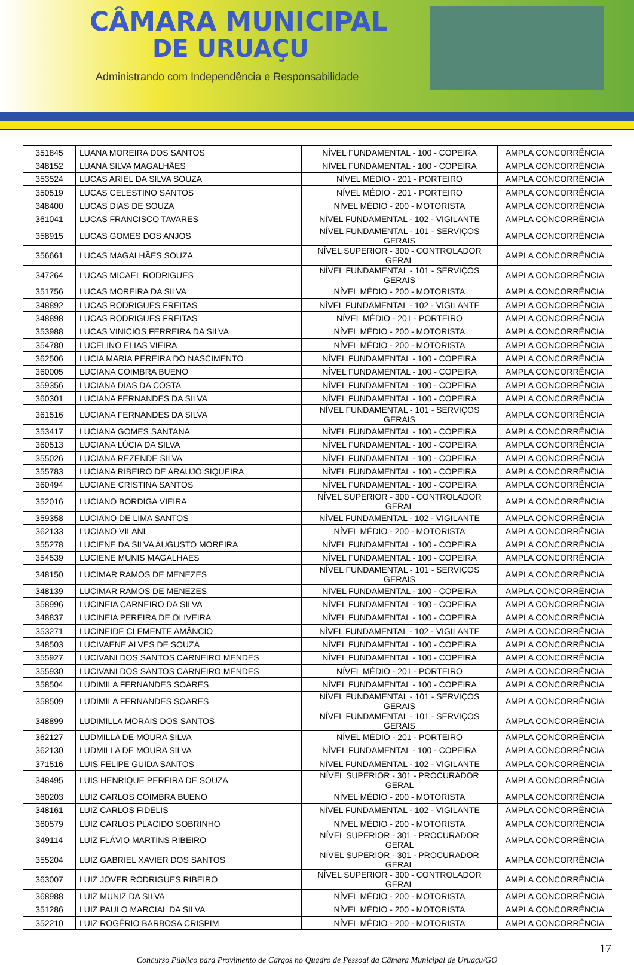CÂMARA MUNICIPAL
DE URUAÇU
Administrando com Independência e Responsabilidade
| 351845 | LUANA MOREIRA DOS SANTOS | NÍVEL FUNDAMENTAL - 100 - COPEIRA | AMPLA CONCORRÊNCIA |
| 348152 | LUANA SILVA MAGALHÃES | NÍVEL FUNDAMENTAL - 100 - COPEIRA | AMPLA CONCORRÊNCIA |
| 353524 | LUCAS ARIEL DA SILVA SOUZA | NÍVEL MÉDIO - 201 - PORTEIRO | AMPLA CONCORRÊNCIA |
| 350519 | LUCAS CELESTINO SANTOS | NÍVEL MÉDIO - 201 - PORTEIRO | AMPLA CONCORRÊNCIA |
| 348400 | LUCAS DIAS DE SOUZA | NÍVEL MÉDIO - 200 - MOTORISTA | AMPLA CONCORRÊNCIA |
| 361041 | LUCAS FRANCISCO TAVARES | NÍVEL FUNDAMENTAL - 102 - VIGILANTE | AMPLA CONCORRÊNCIA |
| 358915 | LUCAS GOMES DOS ANJOS | NÍVEL FUNDAMENTAL - 101 - SERVIÇOS GERAIS | AMPLA CONCORRÊNCIA |
| 356661 | LUCAS MAGALHÃES SOUZA | NÍVEL SUPERIOR - 300 - CONTROLADOR GERAL | AMPLA CONCORRÊNCIA |
| 347264 | LUCAS MICAEL RODRIGUES | NÍVEL FUNDAMENTAL - 101 - SERVIÇOS GERAIS | AMPLA CONCORRÊNCIA |
| 351756 | LUCAS MOREIRA DA SILVA | NÍVEL MÉDIO - 200 - MOTORISTA | AMPLA CONCORRÊNCIA |
| 348892 | LUCAS RODRIGUES FREITAS | NÍVEL FUNDAMENTAL - 102 - VIGILANTE | AMPLA CONCORRÊNCIA |
| 348898 | LUCAS RODRIGUES FREITAS | NÍVEL MÉDIO - 201 - PORTEIRO | AMPLA CONCORRÊNCIA |
| 353988 | LUCAS VINICIOS FERREIRA DA SILVA | NÍVEL MÉDIO - 200 - MOTORISTA | AMPLA CONCORRÊNCIA |
| 354780 | LUCELINO ELIAS VIEIRA | NÍVEL MÉDIO - 200 - MOTORISTA | AMPLA CONCORRÊNCIA |
| 362506 | LUCIA MARIA PEREIRA DO NASCIMENTO | NÍVEL FUNDAMENTAL - 100 - COPEIRA | AMPLA CONCORRÊNCIA |
| 360005 | LUCIANA COIMBRA BUENO | NÍVEL FUNDAMENTAL - 100 - COPEIRA | AMPLA CONCORRÊNCIA |
| 359356 | LUCIANA DIAS DA COSTA | NÍVEL FUNDAMENTAL - 100 - COPEIRA | AMPLA CONCORRÊNCIA |
| 360301 | LUCIANA FERNANDES DA SILVA | NÍVEL FUNDAMENTAL - 100 - COPEIRA | AMPLA CONCORRÊNCIA |
| 361516 | LUCIANA FERNANDES DA SILVA | NÍVEL FUNDAMENTAL - 101 - SERVIÇOS GERAIS | AMPLA CONCORRÊNCIA |
| 353417 | LUCIANA GOMES SANTANA | NÍVEL FUNDAMENTAL - 100 - COPEIRA | AMPLA CONCORRÊNCIA |
| 360513 | LUCIANA LÚCIA DA SILVA | NÍVEL FUNDAMENTAL - 100 - COPEIRA | AMPLA CONCORRÊNCIA |
| 355026 | LUCIANA REZENDE SILVA | NÍVEL FUNDAMENTAL - 100 - COPEIRA | AMPLA CONCORRÊNCIA |
| 355783 | LUCIANA RIBEIRO DE ARAUJO SIQUEIRA | NÍVEL FUNDAMENTAL - 100 - COPEIRA | AMPLA CONCORRÊNCIA |
| 360494 | LUCIANE CRISTINA SANTOS | NÍVEL FUNDAMENTAL - 100 - COPEIRA | AMPLA CONCORRÊNCIA |
| 352016 | LUCIANO BORDIGA VIEIRA | NÍVEL SUPERIOR - 300 - CONTROLADOR GERAL | AMPLA CONCORRÊNCIA |
| 359358 | LUCIANO DE LIMA SANTOS | NÍVEL FUNDAMENTAL - 102 - VIGILANTE | AMPLA CONCORRÊNCIA |
| 362133 | LUCIANO VILANI | NÍVEL MÉDIO - 200 - MOTORISTA | AMPLA CONCORRÊNCIA |
| 355278 | LUCIENE DA SILVA AUGUSTO MOREIRA | NÍVEL FUNDAMENTAL - 100 - COPEIRA | AMPLA CONCORRÊNCIA |
| 354539 | LUCIENE MUNIS MAGALHAES | NÍVEL FUNDAMENTAL - 100 - COPEIRA | AMPLA CONCORRÊNCIA |
| 348150 | LUCIMAR RAMOS DE MENEZES | NÍVEL FUNDAMENTAL - 101 - SERVIÇOS GERAIS | AMPLA CONCORRÊNCIA |
| 348139 | LUCIMAR RAMOS DE MENEZES | NÍVEL FUNDAMENTAL - 100 - COPEIRA | AMPLA CONCORRÊNCIA |
| 358996 | LUCINEIA CARNEIRO DA SILVA | NÍVEL FUNDAMENTAL - 100 - COPEIRA | AMPLA CONCORRÊNCIA |
| 348837 | LUCINEIA PEREIRA DE OLIVEIRA | NÍVEL FUNDAMENTAL - 100 - COPEIRA | AMPLA CONCORRÊNCIA |
| 353271 | LUCINEIDE CLEMENTE AMÂNCIO | NÍVEL FUNDAMENTAL - 102 - VIGILANTE | AMPLA CONCORRÊNCIA |
| 348503 | LUCIVAENE ALVES DE SOUZA | NÍVEL FUNDAMENTAL - 100 - COPEIRA | AMPLA CONCORRÊNCIA |
| 355927 | LUCIVANI DOS SANTOS CARNEIRO MENDES | NÍVEL FUNDAMENTAL - 100 - COPEIRA | AMPLA CONCORRÊNCIA |
| 355930 | LUCIVANI DOS SANTOS CARNEIRO MENDES | NÍVEL MÉDIO - 201 - PORTEIRO | AMPLA CONCORRÊNCIA |
| 358504 | LUDIMILA FERNANDES SOARES | NÍVEL FUNDAMENTAL - 100 - COPEIRA | AMPLA CONCORRÊNCIA |
| 358509 | LUDIMILA FERNANDES SOARES | NÍVEL FUNDAMENTAL - 101 - SERVIÇOS GERAIS | AMPLA CONCORRÊNCIA |
| 348899 | LUDIMILLA MORAIS DOS SANTOS | NÍVEL FUNDAMENTAL - 101 - SERVIÇOS GERAIS | AMPLA CONCORRÊNCIA |
| 362127 | LUDMILLA DE MOURA SILVA | NÍVEL MÉDIO - 201 - PORTEIRO | AMPLA CONCORRÊNCIA |
| 362130 | LUDMILLA DE MOURA SILVA | NÍVEL FUNDAMENTAL - 100 - COPEIRA | AMPLA CONCORRÊNCIA |
| 371516 | LUIS FELIPE GUIDA SANTOS | NÍVEL FUNDAMENTAL - 102 - VIGILANTE | AMPLA CONCORRÊNCIA |
| 348495 | LUIS HENRIQUE PEREIRA DE SOUZA | NÍVEL SUPERIOR - 301 - PROCURADOR GERAL | AMPLA CONCORRÊNCIA |
| 360203 | LUIZ CARLOS COIMBRA BUENO | NÍVEL MÉDIO - 200 - MOTORISTA | AMPLA CONCORRÊNCIA |
| 348161 | LUIZ CARLOS FIDELIS | NÍVEL FUNDAMENTAL - 102 - VIGILANTE | AMPLA CONCORRÊNCIA |
| 360579 | LUIZ CARLOS PLACIDO SOBRINHO | NÍVEL MÉDIO - 200 - MOTORISTA | AMPLA CONCORRÊNCIA |
| 349114 | LUIZ FLÁVIO MARTINS RIBEIRO | NÍVEL SUPERIOR - 301 - PROCURADOR GERAL | AMPLA CONCORRÊNCIA |
| 355204 | LUIZ GABRIEL XAVIER DOS SANTOS | NÍVEL SUPERIOR - 301 - PROCURADOR GERAL | AMPLA CONCORRÊNCIA |
| 363007 | LUIZ JOVER RODRIGUES RIBEIRO | NÍVEL SUPERIOR - 300 - CONTROLADOR GERAL | AMPLA CONCORRÊNCIA |
| 368988 | LUIZ MUNIZ DA SILVA | NÍVEL MÉDIO - 200 - MOTORISTA | AMPLA CONCORRÊNCIA |
| 351286 | LUIZ PAULO MARCIAL DA SILVA | NÍVEL MÉDIO - 200 - MOTORISTA | AMPLA CONCORRÊNCIA |
| 352210 | LUIZ ROGÉRIO BARBOSA CRISPIM | NÍVEL MÉDIO - 200 - MOTORISTA | AMPLA CONCORRÊNCIA |
17
Concurso Público para Provimento de Cargos no Quadro de Pessoal da Câmara Municipal de Uruaçu/GO